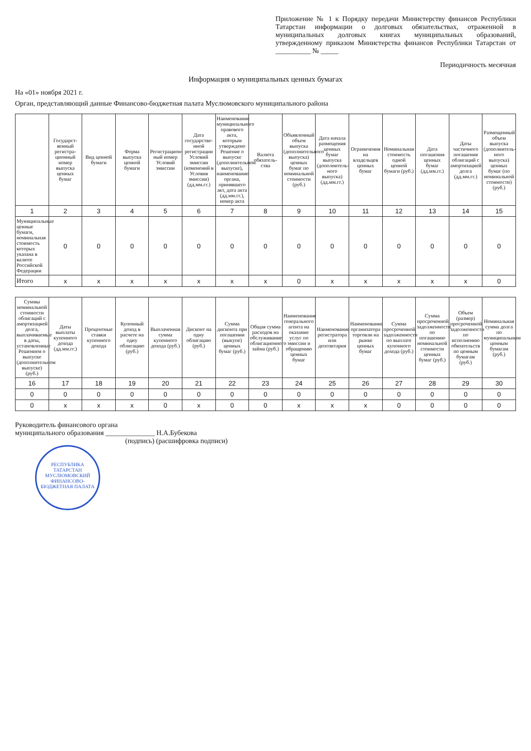Приложение № 1 к Порядку передачи Министерству финансов Республики Татарстан информации о долговых обязательствах, отраженной в муниципальных долговых книгах муниципальных образований, утвержденному приказом Министерства финансов Республики Татарстан от __________ № _____
Периодичность месячная
Информация о муниципальных ценных бумагах
На «01» ноября 2021 г.
Орган, представляющий данные Финансово-бюджетная палата Муслюмовского муниципального района
| | Государст-венный регистра-ционный номер выпуска ценных бумаг | Вид ценной бумаги | Форма выпуска ценной бумаги | Регистрацион-ный номер Условий эмиссии | Дата государстве-нной регистрации Условий эмиссии (изменений в Условия эмиссии) (дд.мм.гг.) | Наименование муниципального правового акта, которым утверждено Решение о выпуске (дополнительном выпуске), наименование органа, принявшего акт, дата акта (дд.мм.гг.), номер акта | Валюта обязатель-ства | Объявленный объем выпуска (дополнительного выпуска) ценных бумаг по номинальной стоимости (руб.) | Дата начала размещения ценных бумаг выпуска (дополнитель-ного выпуска) (дд.мм.гг.) | Ограничения на владельцев ценных бумаг | Номинальная стоимость одной ценной бумаги (руб.) | Дата погашения ценных бумаг (дд.мм.гг.) | Даты частичного погашения облигаций с амортизацией долга (дд.мм.гг.) | Размещенный объем выпуска (дополнитель-ного выпуска) ценных бумаг (по номинальной стоимости) (руб.) |
| --- | --- | --- | --- | --- | --- | --- | --- | --- | --- | --- | --- | --- | --- | --- |
| 1 | 2 | 3 | 4 | 5 | 6 | 7 | 8 | 9 | 10 | 11 | 12 | 13 | 14 | 15 |
| Муниципальные ценные бумаги, номинальная стоимость которых указана в валюте Российской Федерации | 0 | 0 | 0 | 0 | 0 | 0 | 0 | 0 | 0 | 0 | 0 | 0 | 0 | 0 |
| Итого | x | x | x | x | x | x | x | 0 | x | x | x | x | x | 0 |
| Суммы номинальной стоимости облигаций с амортизацией долга, выплачиваемые в даты, установленные Решением о выпуске (дополнительном выпуске) (руб.) | Даты выплаты купонного дохода (дд.мм.гг.) | Процентные ставки купонного дохода | Купонный доход в расчете на одну облигацию (руб.) | Выплаченная сумма купонного дохода (руб.) | Дисконт на одну облигацию (руб.) | Сумма дисконта при погашении (выкупе) ценных бумаг (руб.) | Общая сумма расходов на обслуживание облигационного займа (руб.) | Наименование генерального агента на оказание услуг по эмиссии и обращению ценных бумаг | Наименование регистратора или депозитария | Наименование организатора торговли на рынке ценных бумаг | Сумма просроченной задолженности по выплате купонного дохода (руб.) | Сумма просроченной задолженности по погашению номинальной стоимости ценных бумаг (руб.) | Объем (размер) просроченной задолженности по исполнению обязательств по ценным бумагам (руб.) | Номинальная сумма долга по муниципальным ценным бумагам (руб.) |
| --- | --- | --- | --- | --- | --- | --- | --- | --- | --- | --- | --- | --- | --- | --- |
| 16 | 17 | 18 | 19 | 20 | 21 | 22 | 23 | 24 | 25 | 26 | 27 | 28 | 29 | 30 |
| 0 | 0 | 0 | 0 | 0 | 0 | 0 | 0 | 0 | 0 | 0 | 0 | 0 | 0 | 0 |
| 0 | x | x | x | 0 | x | 0 | 0 | x | x | x | 0 | 0 | 0 | 0 |
Руководитель финансового органа
муниципального образования ______________ Н.А.Бубекова
(подпись) (расшифровка подписи)
РЕСПУБЛИКА ТАТАРСТАН
МУСЛЮМОВСКИЙ
ФИНАНСОВО-БЮДЖЕТНАЯ ПАЛАТА